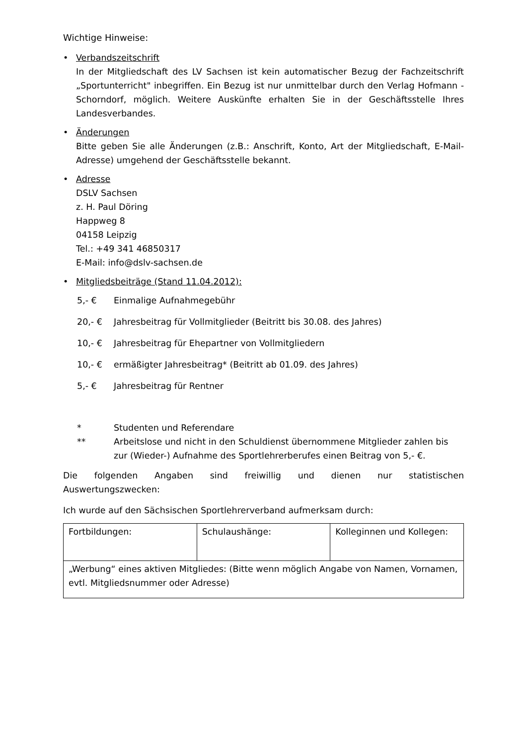Wichtige Hinweise:
• Verbandszeitschrift
In der Mitgliedschaft des LV Sachsen ist kein automatischer Bezug der Fachzeitschrift „Sportunterricht" inbegriffen. Ein Bezug ist nur unmittelbar durch den Verlag Hofmann - Schorndorf, möglich. Weitere Auskünfte erhalten Sie in der Geschäftsstelle Ihres Landesverbandes.
• Änderungen
Bitte geben Sie alle Änderungen (z.B.: Anschrift, Konto, Art der Mitgliedschaft, E-Mail-Adresse) umgehend der Geschäftsstelle bekannt.
• Adresse
DSLV Sachsen
z. H. Paul Döring
Happweg 8
04158 Leipzig
Tel.: +49 341 46850317
E-Mail: info@dslv-sachsen.de
• Mitgliedsbeiträge (Stand 11.04.2012):
5,- € Einmalige Aufnahmegebühr
20,- € Jahresbeitrag für Vollmitglieder (Beitritt bis 30.08. des Jahres)
10,- € Jahresbeitrag für Ehepartner von Vollmitgliedern
10,- € ermäßigter Jahresbeitrag* (Beitritt ab 01.09. des Jahres)
5,- € Jahresbeitrag für Rentner
* Studenten und Referendare
** Arbeitslose und nicht in den Schuldienst übernommene Mitglieder zahlen bis zur (Wieder-) Aufnahme des Sportlehrerberufes einen Beitrag von 5,- €.
Die folgenden Angaben sind freiwillig und dienen nur statistischen
Auswertungszwecken:
Ich wurde auf den Sächsischen Sportlehrerverband aufmerksam durch:
| Fortbildungen: | Schulaushänge: | Kolleginnen und Kollegen: |
| „Werbung“ eines aktiven Mitgliedes: (Bitte wenn möglich Angabe von Namen, Vornamen, evtl. Mitgliedsnummer oder Adresse) | | |